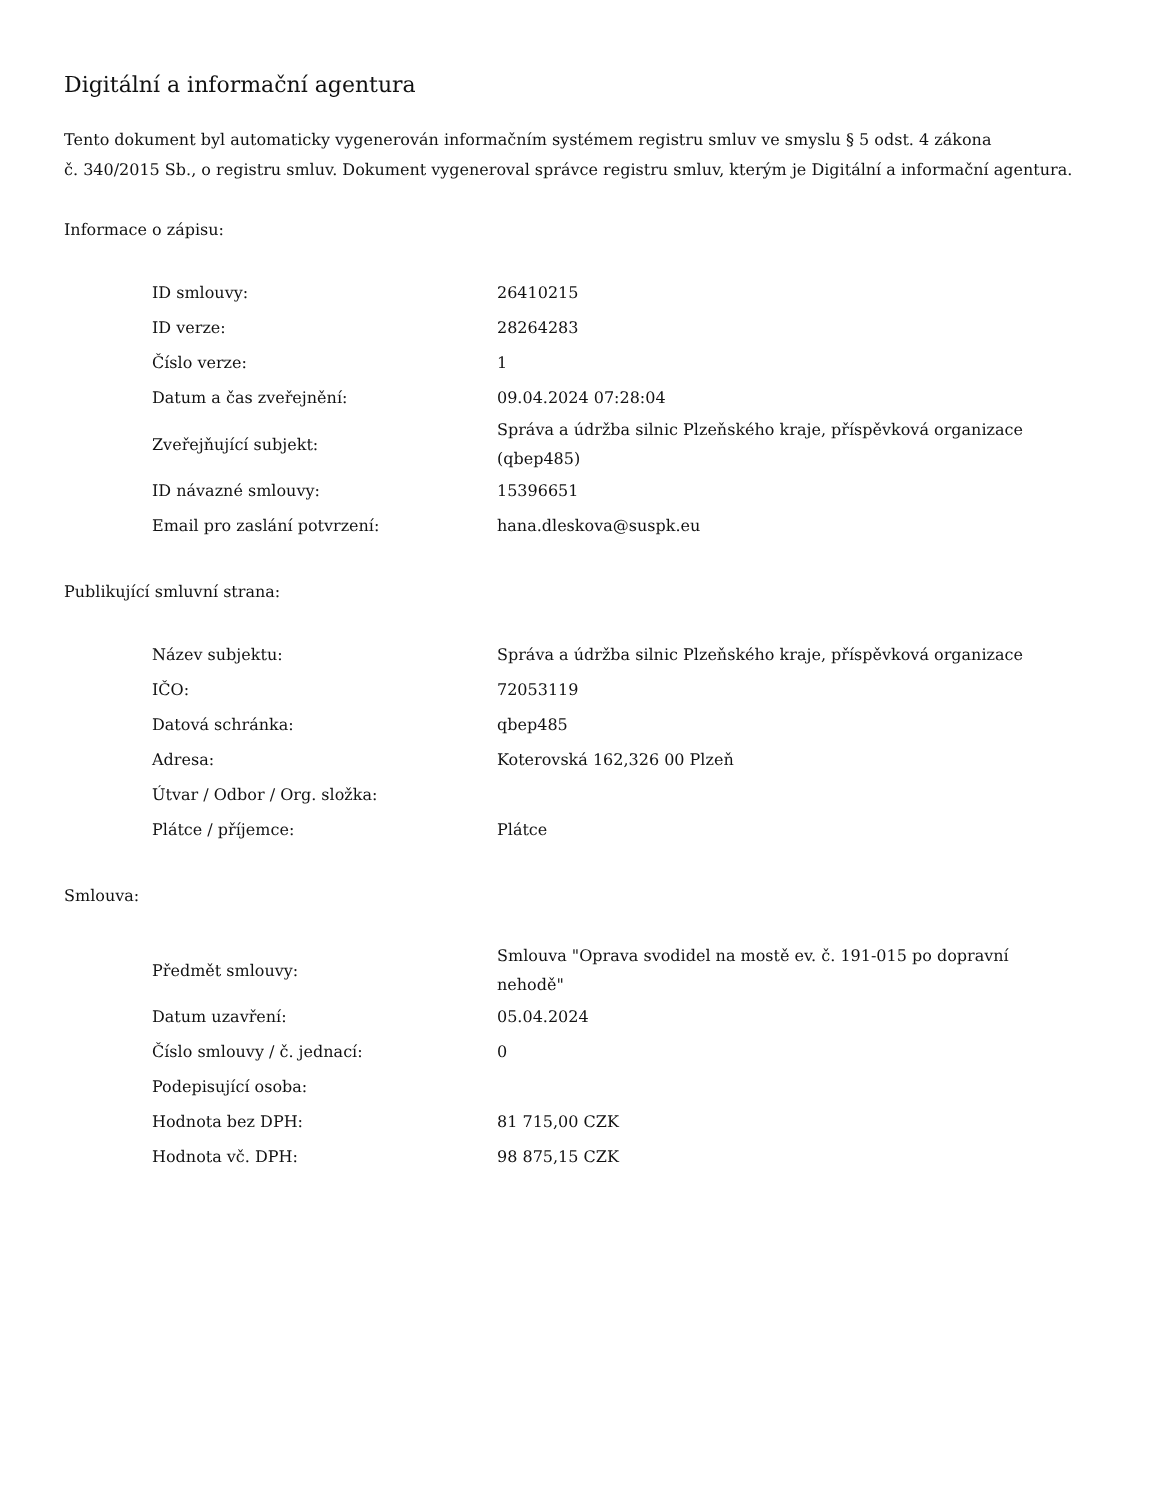Digitální a informační agentura
Tento dokument byl automaticky vygenerován informačním systémem registru smluv ve smyslu § 5 odst. 4 zákona
č. 340/2015 Sb., o registru smluv. Dokument vygeneroval správce registru smluv, kterým je Digitální a informační agentura.
Informace o zápisu:
| ID smlouvy: | 26410215 |
| ID verze: | 28264283 |
| Číslo verze: | 1 |
| Datum a čas zveřejnění: | 09.04.2024 07:28:04 |
| Zveřejňující subjekt: | Správa a údržba silnic Plzeňského kraje, příspěvková organizace (qbep485) |
| ID návazné smlouvy: | 15396651 |
| Email pro zaslání potvrzení: | hana.dleskova@suspk.eu |
Publikující smluvní strana:
| Název subjektu: | Správa a údržba silnic Plzeňského kraje, příspěvková organizace |
| IČO: | 72053119 |
| Datová schránka: | qbep485 |
| Adresa: | Koterovská 162,326 00 Plzeň |
| Útvar / Odbor / Org. složka: | |
| Plátce / příjemce: | Plátce |
Smlouva:
| Předmět smlouvy: | Smlouva "Oprava svodidel na mostě ev. č. 191-015 po dopravní nehodě" |
| Datum uzavření: | 05.04.2024 |
| Číslo smlouvy / č. jednací: | 0 |
| Podepisující osoba: | |
| Hodnota bez DPH: | 81 715,00 CZK |
| Hodnota vč. DPH: | 98 875,15 CZK |